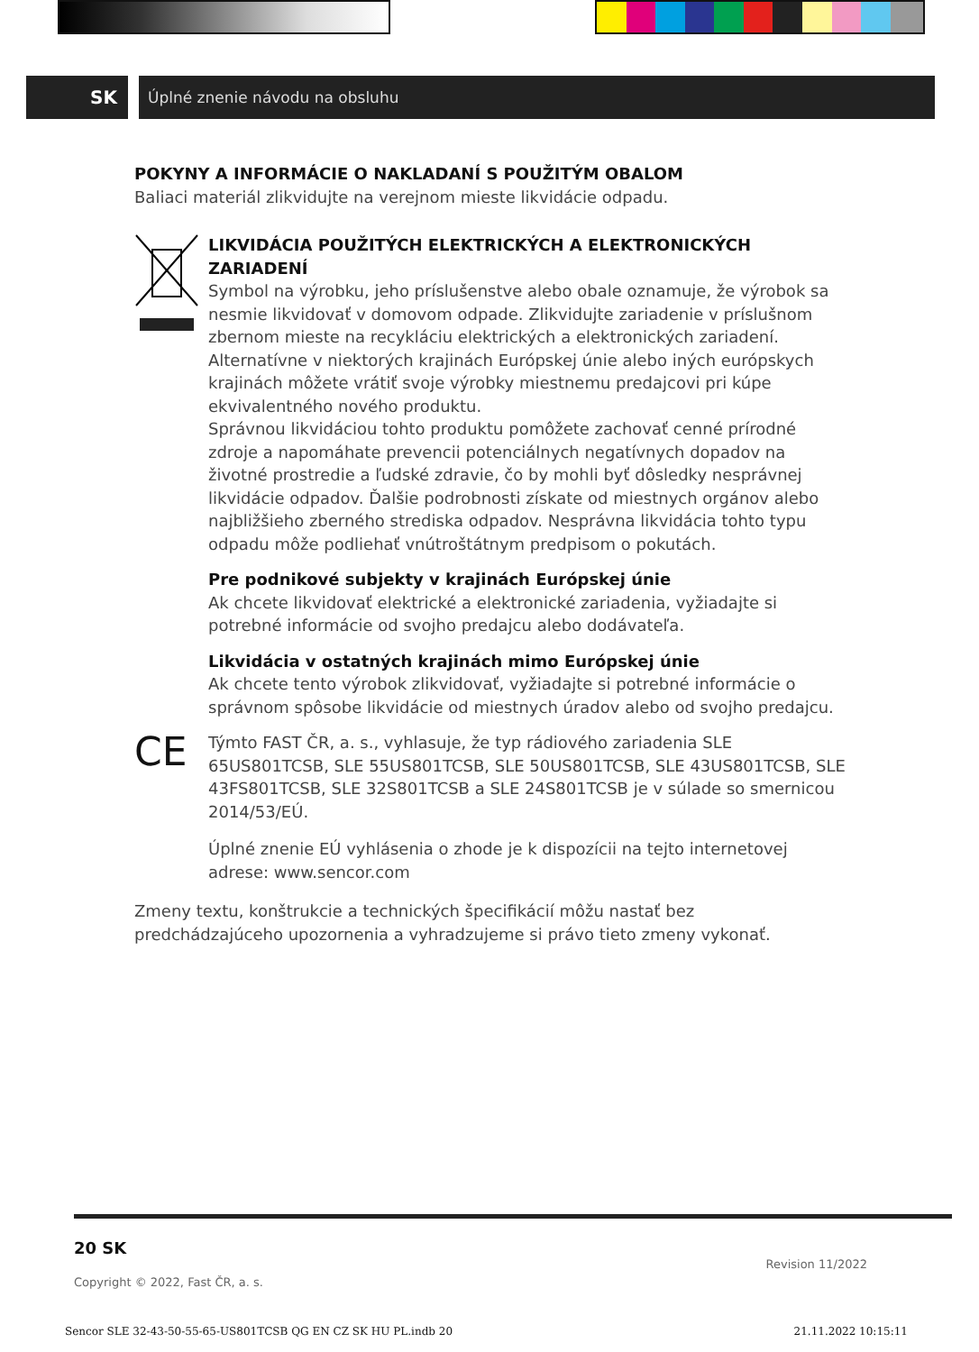SK
Úplné znenie návodu na obsluhu
POKYNY A INFORMÁCIE O NAKLADANÍ S POUŽITÝM OBALOM
Baliaci materiál zlikvidujte na verejnom mieste likvidácie odpadu.
LIKVIDÁCIA POUŽITÝCH ELEKTRICKÝCH A ELEKTRONICKÝCH ZARIADENÍ
Symbol na výrobku, jeho príslušenstve alebo obale oznamuje, že výrobok sa nesmie likvidovať v domovom odpade. Zlikvidujte zariadenie v príslušnom zbernom mieste na recykláciu elektrických a elektronických zariadení. Alternatívne v niektorých krajinách Európskej únie alebo iných európskych krajinách môžete vrátiť svoje výrobky miestnemu predajcovi pri kúpe ekvivalentného nového produktu.
Správnou likvidáciou tohto produktu pomôžete zachovať cenné prírodné zdroje a napomáhate prevencii potenciálnych negatívnych dopadov na životné prostredie a ľudské zdravie, čo by mohli byť dôsledky nesprávnej likvidácie odpadov. Ďalšie podrobnosti získate od miestnych orgánov alebo najbližšieho zberného strediska odpadov. Nesprávna likvidácia tohto typu odpadu môže podliehať vnútroštátnym predpisom o pokutách.
Pre podnikové subjekty v krajinách Európskej únie
Ak chcete likvidovať elektrické a elektronické zariadenia, vyžiadajte si potrebné informácie od svojho predajcu alebo dodávateľa.
Likvidácia v ostatných krajinách mimo Európskej únie
Ak chcete tento výrobok zlikvidovať, vyžiadajte si potrebné informácie o správnom spôsobe likvidácie od miestnych úradov alebo od svojho predajcu.
CE
Týmto FAST ČR, a. s., vyhlasuje, že typ rádiového zariadenia SLE 65US801TCSB, SLE 55US801TCSB, SLE 50US801TCSB, SLE 43US801TCSB, SLE 43FS801TCSB, SLE 32S801TCSB a SLE 24S801TCSB je v súlade so smernicou 2014/53/EÚ.
Úplné znenie EÚ vyhlásenia o zhode je k dispozícii na tejto internetovej adrese: www.sencor.com
Zmeny textu, konštrukcie a technických špecifikácií môžu nastať bez predchádzajúceho upozornenia a vyhradzujeme si právo tieto zmeny vykonať.
20 SK
Copyright © 2022, Fast ČR, a. s. Revision 11/2022
Sencor SLE 32-43-50-55-65-US801TCSB QG EN CZ SK HU PL.indb 20 21.11.2022 10:15:11